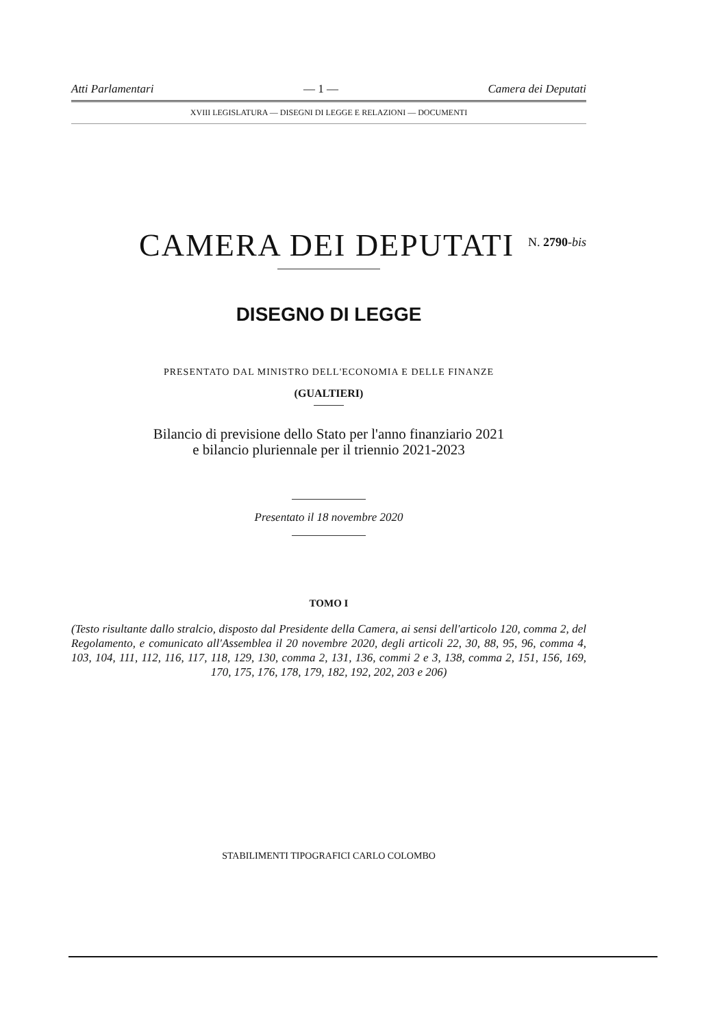Atti Parlamentari — 1 — Camera dei Deputati
XVIII LEGISLATURA — DISEGNI DI LEGGE E RELAZIONI — DOCUMENTI
CAMERA DEI DEPUTATI
N. 2790-bis
DISEGNO DI LEGGE
PRESENTATO DAL MINISTRO DELL'ECONOMIA E DELLE FINANZE
(GUALTIERI)
Bilancio di previsione dello Stato per l'anno finanziario 2021
e bilancio pluriennale per il triennio 2021-2023
Presentato il 18 novembre 2020
TOMO I
(Testo risultante dallo stralcio, disposto dal Presidente della Camera, ai sensi dell'articolo 120, comma 2, del Regolamento, e comunicato all'Assemblea il 20 novembre 2020, degli articoli 22, 30, 88, 95, 96, comma 4, 103, 104, 111, 112, 116, 117, 118, 129, 130, comma 2, 131, 136, commi 2 e 3, 138, comma 2, 151, 156, 169, 170, 175, 176, 178, 179, 182, 192, 202, 203 e 206)
STABILIMENTI TIPOGRAFICI CARLO COLOMBO